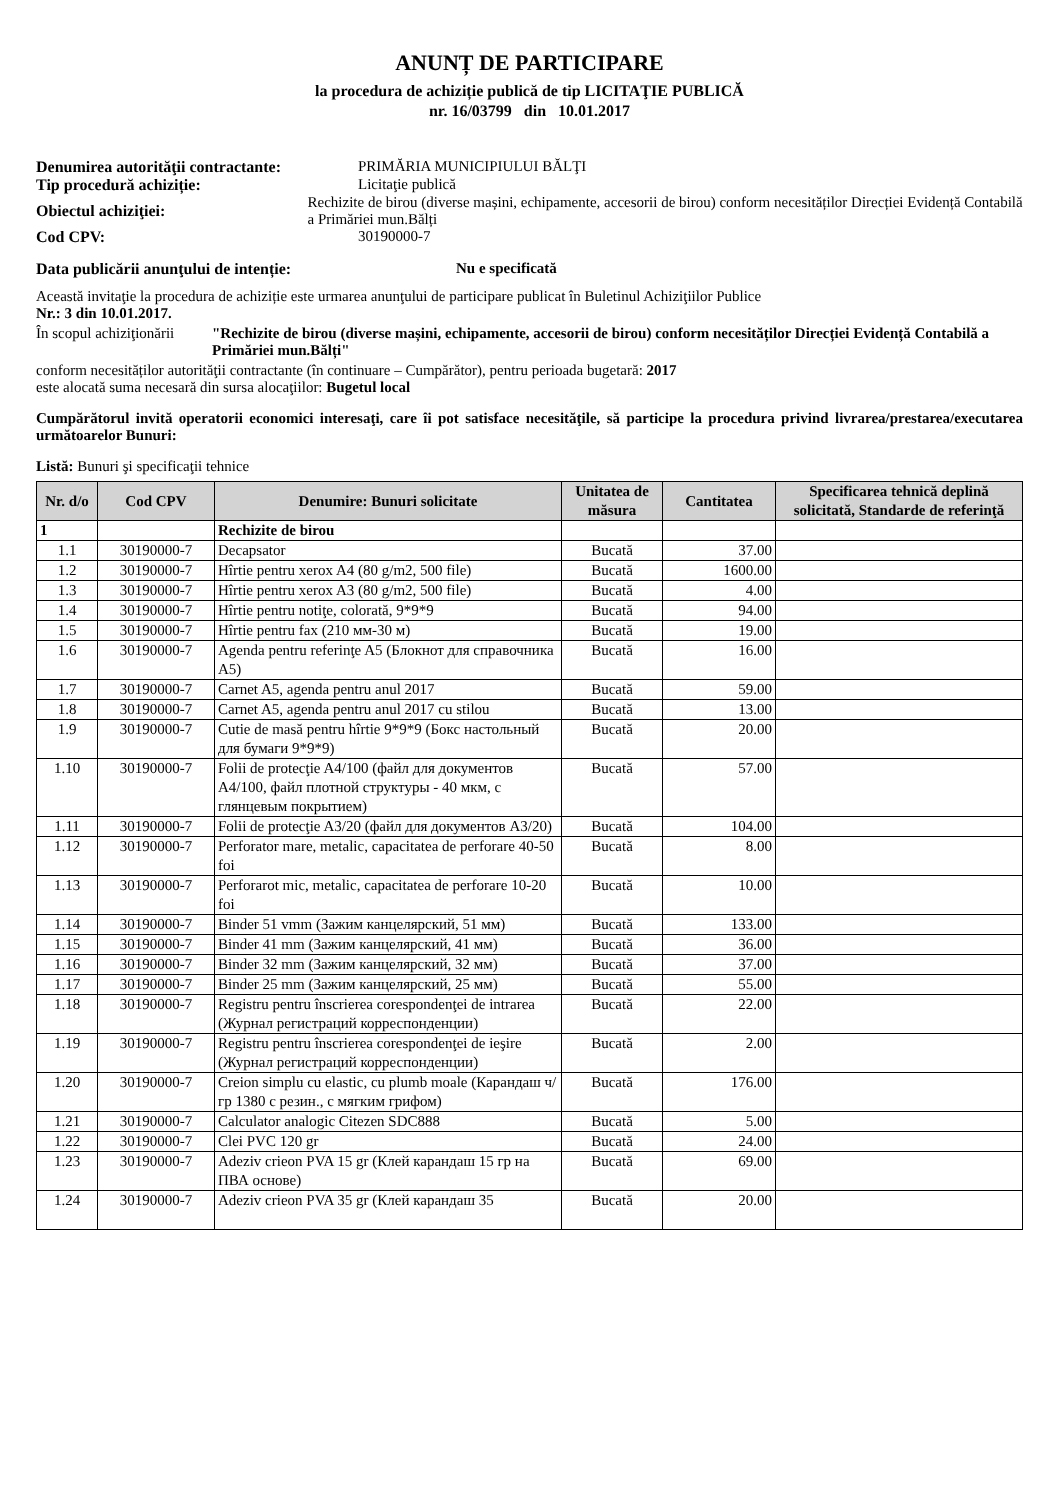ANUNȚ DE PARTICIPARE
la procedura de achiziție publică de tip LICITAŢIE PUBLICĂ
nr. 16/03799 din 10.01.2017
Denumirea autorităţii contractante:
PRIMĂRIA MUNICIPIULUI BĂLŢI
Tip procedură achiziție: Licitaţie publică
Obiectul achiziţiei:
Rechizite de birou (diverse mașini, echipamente, accesorii de birou) conform necesităților Direcției Evidență Contabilă a Primăriei mun.Bălți
Cod CPV: 30190000-7
Data publicării anunţului de intenție: Nu e specificată
Această invitaţie la procedura de achiziție este urmarea anunţului de participare publicat în Buletinul Achiziţiilor Publice
Nr.: 3 din 10.01.2017.
În scopul achiziţionării
"Rechizite de birou (diverse mașini, echipamente, accesorii de birou) conform necesităților Direcției Evidență Contabilă a Primăriei mun.Bălți"
conform necesităților autorităţii contractante (în continuare – Cumpărător), pentru perioada bugetară: 2017
este alocată suma necesară din sursa alocaţiilor: Bugetul local
Cumpărătorul invită operatorii economici interesaţi, care îi pot satisface necesităţile, să participe la procedura privind livrarea/prestarea/executarea următoarelor Bunuri:
Listă: Bunuri şi specificaţii tehnice
| Nr. d/o | Cod CPV | Denumire: Bunuri solicitate | Unitatea de măsura | Cantitatea | Specificarea tehnică deplină solicitată, Standarde de referinţă |
| --- | --- | --- | --- | --- | --- |
| 1 | | Rechizite de birou | | | |
| 1.1 | 30190000-7 | Decapsator | Bucată | 37.00 | |
| 1.2 | 30190000-7 | Hîrtie pentru xerox A4 (80 g/m2, 500 file) | Bucată | 1600.00 | |
| 1.3 | 30190000-7 | Hîrtie pentru xerox A3 (80 g/m2, 500 file) | Bucată | 4.00 | |
| 1.4 | 30190000-7 | Hîrtie pentru notiţe, colorată, 9*9*9 | Bucată | 94.00 | |
| 1.5 | 30190000-7 | Hîrtie pentru fax (210 мм-30 м) | Bucată | 19.00 | |
| 1.6 | 30190000-7 | Agenda pentru referinţe A5 (Блокнот для справочника А5) | Bucată | 16.00 | |
| 1.7 | 30190000-7 | Carnet A5, agenda pentru anul 2017 | Bucată | 59.00 | |
| 1.8 | 30190000-7 | Carnet A5, agenda pentru anul 2017 cu stilou | Bucată | 13.00 | |
| 1.9 | 30190000-7 | Cutie de masă pentru hîrtie 9*9*9 (Бокс настольный для бумаги 9*9*9) | Bucată | 20.00 | |
| 1.10 | 30190000-7 | Folii de protecţie A4/100 (файл для документов А4/100, файл плотной структуры - 40 мкм, с глянцевым покрытием) | Bucată | 57.00 | |
| 1.11 | 30190000-7 | Folii de protecţie A3/20 (файл для документов А3/20) | Bucată | 104.00 | |
| 1.12 | 30190000-7 | Perforator mare, metalic, capacitatea de perforare 40-50 foi | Bucată | 8.00 | |
| 1.13 | 30190000-7 | Perforarot mic, metalic, capacitatea de perforare 10-20 foi | Bucată | 10.00 | |
| 1.14 | 30190000-7 | Binder 51 vmm (Зажим канцелярский, 51 мм) | Bucată | 133.00 | |
| 1.15 | 30190000-7 | Binder 41 mm (Зажим канцелярский, 41 мм) | Bucată | 36.00 | |
| 1.16 | 30190000-7 | Binder 32 mm (Зажим канцелярский, 32 мм) | Bucată | 37.00 | |
| 1.17 | 30190000-7 | Binder 25 mm (Зажим канцелярский, 25 мм) | Bucată | 55.00 | |
| 1.18 | 30190000-7 | Registru pentru înscrierea corespondenţei de intrarea (Журнал регистраций корреспонденции) | Bucată | 22.00 | |
| 1.19 | 30190000-7 | Registru pentru înscrierea corespondenţei de ieşire (Журнал регистраций корреспонденции) | Bucată | 2.00 | |
| 1.20 | 30190000-7 | Creion simplu cu elastic, cu plumb moale (Карандаш ч/гр 1380 с резин., с мягким грифом) | Bucată | 176.00 | |
| 1.21 | 30190000-7 | Calculator analogic Citezen SDC888 | Bucată | 5.00 | |
| 1.22 | 30190000-7 | Clei PVC 120 gr | Bucată | 24.00 | |
| 1.23 | 30190000-7 | Adeziv crieon PVA 15 gr (Клей карандаш 15 гр на ПВА основе) | Bucată | 69.00 | |
| 1.24 | 30190000-7 | Adeziv crieon PVA 35 gr (Клей карандаш 35 | Bucată | 20.00 | |